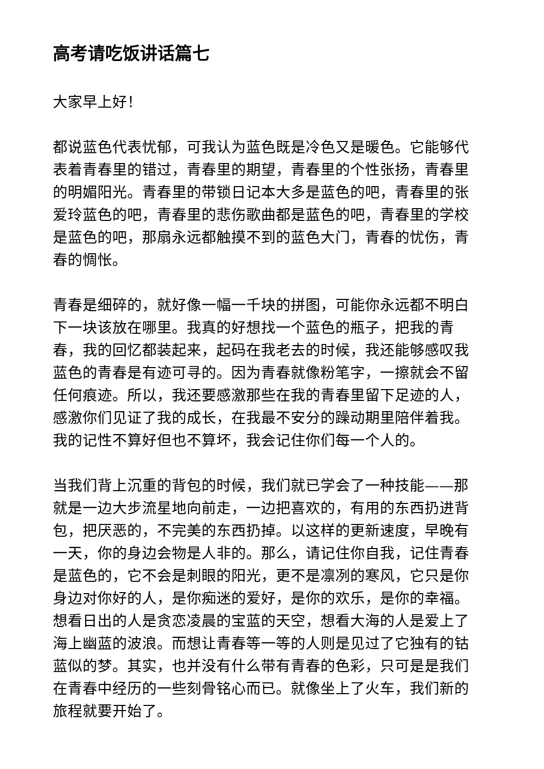高考请吃饭讲话篇七
大家早上好！
都说蓝色代表忧郁，可我认为蓝色既是冷色又是暖色。它能够代表着青春里的错过，青春里的期望，青春里的个性张扬，青春里的明媚阳光。青春里的带锁日记本大多是蓝色的吧，青春里的张爱玲蓝色的吧，青春里的悲伤歌曲都是蓝色的吧，青春里的学校是蓝色的吧，那扇永远都触摸不到的蓝色大门，青春的忧伤，青春的惆怅。
青春是细碎的，就好像一幅一千块的拼图，可能你永远都不明白下一块该放在哪里。我真的好想找一个蓝色的瓶子，把我的青春，我的回忆都装起来，起码在我老去的时候，我还能够感叹我蓝色的青春是有迹可寻的。因为青春就像粉笔字，一擦就会不留任何痕迹。所以，我还要感激那些在我的青春里留下足迹的人，感激你们见证了我的成长，在我最不安分的躁动期里陪伴着我。我的记性不算好但也不算坏，我会记住你们每一个人的。
当我们背上沉重的背包的时候，我们就已学会了一种技能——那就是一边大步流星地向前走，一边把喜欢的，有用的东西扔进背包，把厌恶的，不完美的东西扔掉。以这样的更新速度，早晚有一天，你的身边会物是人非的。那么，请记住你自我，记住青春是蓝色的，它不会是刺眼的阳光，更不是凛冽的寒风，它只是你身边对你好的人，是你痴迷的爱好，是你的欢乐，是你的幸福。想看日出的人是贪恋凌晨的宝蓝的天空，想看大海的人是爱上了海上幽蓝的波浪。而想让青春等一等的人则是见过了它独有的钴蓝似的梦。其实，也并没有什么带有青春的色彩，只可是是我们在青春中经历的一些刻骨铭心而已。就像坐上了火车，我们新的旅程就要开始了。